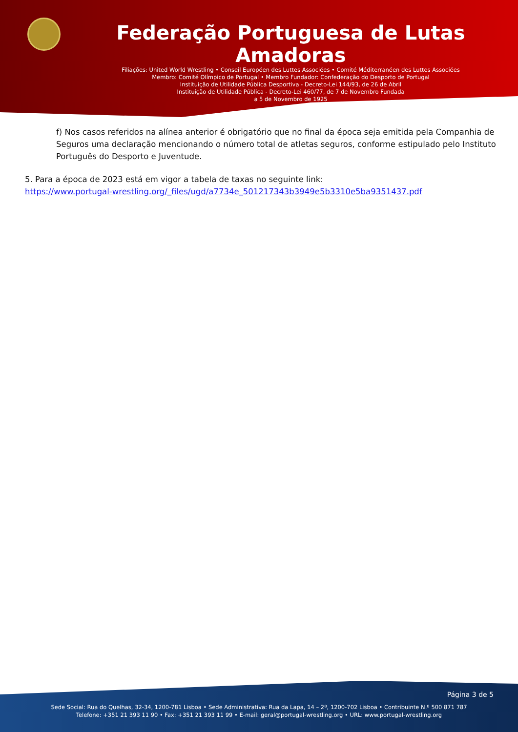Federação Portuguesa de Lutas Amadoras
Filiações: United World Wrestling • Conseil Européen des Luttes Associées • Comité Méditerranéen des Luttes Associées
Membro: Comité Olímpico de Portugal • Membro Fundador: Confederação do Desporto de Portugal
Instituição de Utilidade Pública Desportiva - Decreto-Lei 144/93, de 26 de Abril
Instituição de Utilidade Pública - Decreto-Lei 460/77, de 7 de Novembro Fundada
a 5 de Novembro de 1925
f) Nos casos referidos na alínea anterior é obrigatório que no final da época seja emitida pela Companhia de Seguros uma declaração mencionando o número total de atletas seguros, conforme estipulado pelo Instituto Português do Desporto e Juventude.
5. Para a época de 2023 está em vigor a tabela de taxas no seguinte link:
https://www.portugal-wrestling.org/_files/ugd/a7734e_501217343b3949e5b3310e5ba9351437.pdf
Página 3 de 5
Sede Social: Rua do Quelhas, 32-34, 1200-781 Lisboa • Sede Administrativa: Rua da Lapa, 14 – 2º, 1200-702 Lisboa • Contribuinte N.º 500 871 787
Telefone: +351 21 393 11 90 • Fax: +351 21 393 11 99 • E-mail: geral@portugal-wrestling.org • URL: www.portugal-wrestling.org